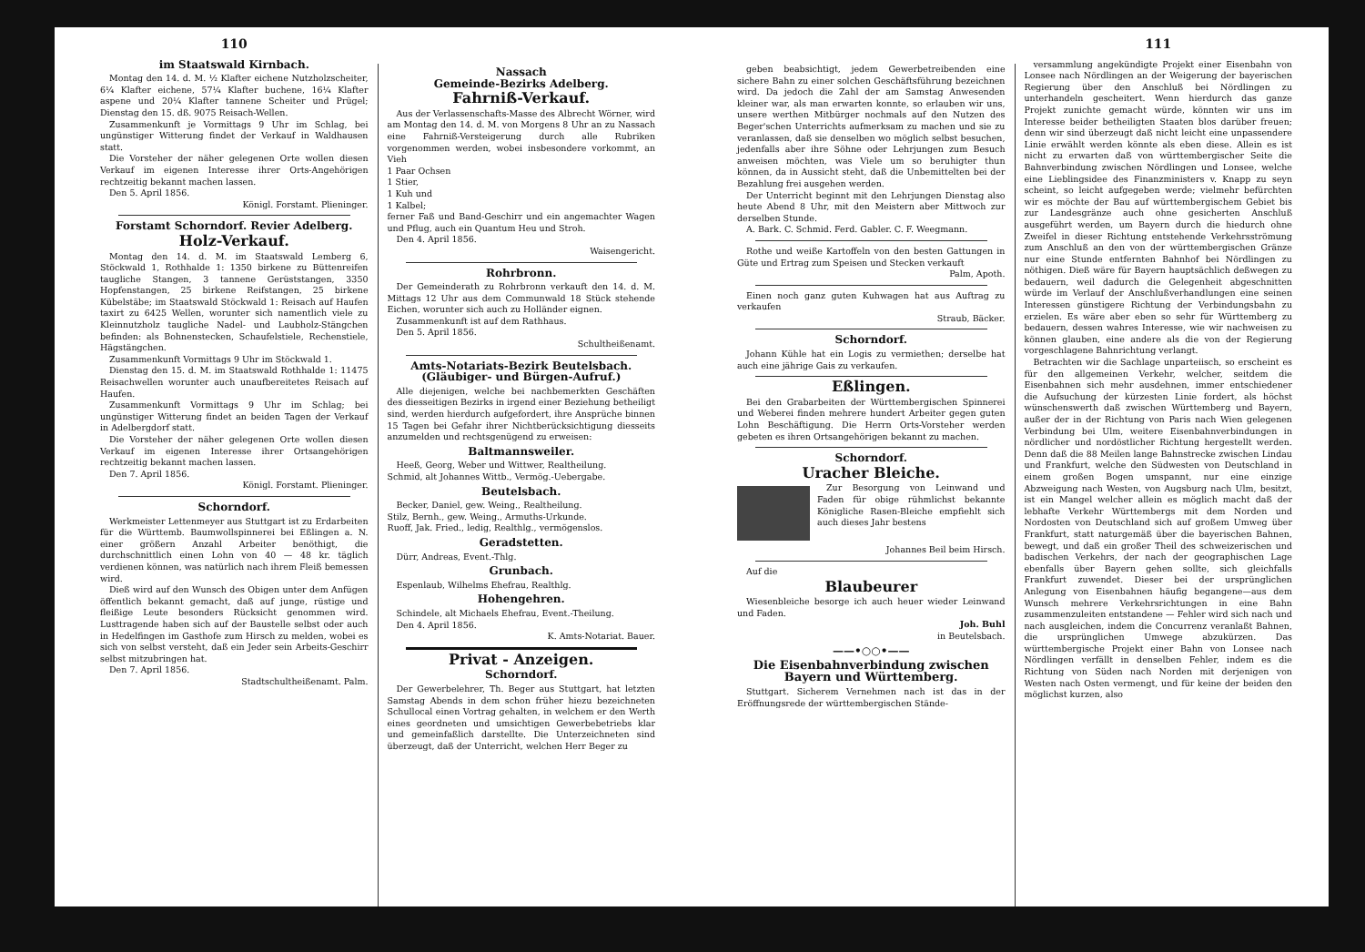110
im Staatswald Kirnbach.
Montag den 14. d. M. ½ Klafter eichene Nutzholzscheiter, 6¼ Klafter eichene, 57¼ Klafter buchene, 16¼ Klafter aspene und 20¼ Klafter tannene Scheiter und Prügel; Dienstag den 15. dß. 9075 Reisach-Wellen.
Zusammenkunft je Vormittags 9 Uhr im Schlag, bei ungünstiger Witterung findet der Verkauf in Waldhausen statt.
Die Vorsteher der näher gelegenen Orte wollen diesen Verkauf im eigenen Interesse ihrer Orts-Angehörigen rechtzeitig bekannt machen lassen.
Den 5. April 1856.
Königl. Forstamt. Plieninger.
Forstamt Schorndorf. Revier Adelberg.
Holz-Verkauf.
Montag den 14. d. M. im Staatswald Lemberg 6, Stöckwald 1, Rothhalde 1: 1350 birkene zu Büttenreifen taugliche Stangen, 3 tannene Gerüststangen, 3350 Hopfenstangen, 25 birkene Reifstangen, 25 birkene Kübelstäbe; im Staatswald Stöckwald 1: Reisach auf Haufen taxirt zu 6425 Wellen, worunter sich namentlich viele zu Kleinnutzholz taugliche Nadel- und Laubholz-Stängchen befinden: als Bohnenstecken, Schaufelstiele, Rechenstiele, Hägstängchen.
Zusammenkunft Vormittags 9 Uhr im Stöckwald 1.
Dienstag den 15. d. M. im Staatswald Rothhalde 1: 11475 Reisachwellen worunter auch unaufbereitetes Reisach auf Haufen.
Zusammenkunft Vormittags 9 Uhr im Schlag; bei ungünstiger Witterung findet an beiden Tagen der Verkauf in Adelbergdorf statt.
Die Vorsteher der näher gelegenen Orte wollen diesen Verkauf im eigenen Interesse ihrer Ortsangehörigen rechtzeitig bekannt machen lassen.
Den 7. April 1856.
Königl. Forstamt. Plieninger.
Schorndorf.
Werkmeister Lettenmeyer aus Stuttgart ist zu Erdarbeiten für die Württemb. Baumwollspinnerei bei Eßlingen a. N. einer größern Anzahl Arbeiter benöthigt, die durchschnittlich einen Lohn von 40 — 48 kr. täglich verdienen können, was natürlich nach ihrem Fleiß bemessen wird.
Dieß wird auf den Wunsch des Obigen unter dem Anfügen öffentlich bekannt gemacht, daß auf junge, rüstige und fleißige Leute besonders Rücksicht genommen wird. Lusttragende haben sich auf der Baustelle selbst oder auch in Hedelfingen im Gasthofe zum Hirsch zu melden, wobei es sich von selbst versteht, daß ein Jeder sein Arbeits-Geschirr selbst mitzubringen hat.
Den 7. April 1856.
Stadtschultheißenamt. Palm.
Nassach
Gemeinde-Bezirks Adelberg.
Fahrniß-Verkauf.
Aus der Verlassenschafts-Masse des Albrecht Wörner, wird am Montag den 14. d. M. von Morgens 8 Uhr an zu Nassach eine Fahrniß-Versteigerung durch alle Rubriken vorgenommen werden, wobei insbesondere vorkommt, an Vieh
1 Paar Ochsen
1 Stier,
1 Kuh und
1 Kalbel;
ferner Faß und Band-Geschirr und ein angemachter Wagen und Pflug, auch ein Quantum Heu und Stroh.
Den 4. April 1856.
Waisengericht.
Rohrbronn.
Der Gemeinderath zu Rohrbronn verkauft den 14. d. M. Mittags 12 Uhr aus dem Communwald 18 Stück stehende Eichen, worunter sich auch zu Holländer eignen.
Zusammenkunft ist auf dem Rathhaus.
Den 5. April 1856.
Schultheißenamt.
Amts-Notariats-Bezirk Beutelsbach.
(Gläubiger- und Bürgen-Aufruf.)
Alle diejenigen, welche bei nachbemerkten Geschäften des diesseitigen Bezirks in irgend einer Beziehung betheiligt sind, werden hierdurch aufgefordert, ihre Ansprüche binnen 15 Tagen bei Gefahr ihrer Nichtberücksichtigung diesseits anzumelden und rechtsgenügend zu erweisen:
Baltmannsweiler.
Heeß, Georg, Weber und Wittwer, Realtheilung.
Schmid, alt Johannes Wittb., Vermög.-Uebergabe.
Beutelsbach.
Becker, Daniel, gew. Weing., Realtheilung.
Stilz, Bernh., gew. Weing., Armuths-Urkunde.
Ruoff, Jak. Fried., ledig, Realthlg., vermögenslos.
Geradstetten.
Dürr, Andreas, Event.-Thlg.
Grunbach.
Espenlaub, Wilhelms Ehefrau, Realthlg.
Hohengehren.
Schindele, alt Michaels Ehefrau, Event.-Theilung.
Den 4. April 1856.
K. Amts-Notariat. Bauer.
Privat - Anzeigen.
Schorndorf.
Der Gewerbelehrer, Th. Beger aus Stuttgart, hat letzten Samstag Abends in dem schon früher hiezu bezeichneten Schullocal einen Vortrag gehalten, in welchem er den Werth eines geordneten und umsichtigen Gewerbebetriebs klar und gemeinfaßlich darstellte. Die Unterzeichneten sind überzeugt, daß der Unterricht, welchen Herr Beger zu
geben beabsichtigt, jedem Gewerbetreibenden eine sichere Bahn zu einer solchen Geschäftsführung bezeichnen wird. Da jedoch die Zahl der am Samstag Anwesenden kleiner war, als man erwarten konnte, so erlauben wir uns, unsere werthen Mitbürger nochmals auf den Nutzen des Beger'schen Unterrichts aufmerksam zu machen und sie zu veranlassen, daß sie denselben wo möglich selbst besuchen, jedenfalls aber ihre Söhne oder Lehrjungen zum Besuch anweisen möchten, was Viele um so beruhigter thun können, da in Aussicht steht, daß die Unbemittelten bei der Bezahlung frei ausgehen werden.
Der Unterricht beginnt mit den Lehrjungen Dienstag also heute Abend 8 Uhr, mit den Meistern aber Mittwoch zur derselben Stunde.
A. Bark. C. Schmid. Ferd. Gabler. C. F. Weegmann.
Rothe und weiße Kartoffeln von den besten Gattungen in Güte und Ertrag zum Speisen und Stecken verkauft
Palm, Apoth.
Einen noch ganz guten Kuhwagen hat aus Auftrag zu verkaufen
Straub, Bäcker.
Schorndorf.
Johann Kühle hat ein Logis zu vermiethen; derselbe hat auch eine jährige Gais zu verkaufen.
Eßlingen.
Bei den Grabarbeiten der Württembergischen Spinnerei und Weberei finden mehrere hundert Arbeiter gegen guten Lohn Beschäftigung. Die Herrn Orts-Vorsteher werden gebeten es ihren Ortsangehörigen bekannt zu machen.
Schorndorf.
Uracher Bleiche.
Zur Besorgung von Leinwand und Faden für obige rühmlichst bekannte Königliche Rasen-Bleiche empfiehlt sich auch dieses Jahr bestens
Johannes Beil beim Hirsch.
Auf die
Blaubeurer
Wiesenbleiche besorge ich auch heuer wieder Leinwand und Faden.
Joh. Buhl
in Beutelsbach.
——•○○•——
Die Eisenbahnverbindung zwischen Bayern und Württemberg.
Stuttgart. Sicherem Vernehmen nach ist das in der Eröffnungsrede der württembergischen Stände-
111
versammlung angekündigte Projekt einer Eisenbahn von Lonsee nach Nördlingen an der Weigerung der bayerischen Regierung über den Anschluß bei Nördlingen zu unterhandeln gescheitert. Wenn hierdurch das ganze Projekt zunichte gemacht würde, könnten wir uns im Interesse beider betheiligten Staaten blos darüber freuen; denn wir sind überzeugt daß nicht leicht eine unpassendere Linie erwählt werden könnte als eben diese. Allein es ist nicht zu erwarten daß von württembergischer Seite die Bahnverbindung zwischen Nördlingen und Lonsee, welche eine Lieblingsidee des Finanzministers v. Knapp zu seyn scheint, so leicht aufgegeben werde; vielmehr befürchten wir es möchte der Bau auf württembergischem Gebiet bis zur Landesgränze auch ohne gesicherten Anschluß ausgeführt werden, um Bayern durch die hiedurch ohne Zweifel in dieser Richtung entstehende Verkehrsströmung zum Anschluß an den von der württembergischen Gränze nur eine Stunde entfernten Bahnhof bei Nördlingen zu nöthigen. Dieß wäre für Bayern hauptsächlich deßwegen zu bedauern, weil dadurch die Gelegenheit abgeschnitten würde im Verlauf der Anschlußverhandlungen eine seinen Interessen günstigere Richtung der Verbindungsbahn zu erzielen. Es wäre aber eben so sehr für Württemberg zu bedauern, dessen wahres Interesse, wie wir nachweisen zu können glauben, eine andere als die von der Regierung vorgeschlagene Bahnrichtung verlangt.
Betrachten wir die Sachlage unparteiisch, so erscheint es für den allgemeinen Verkehr, welcher, seitdem die Eisenbahnen sich mehr ausdehnen, immer entschiedener die Aufsuchung der kürzesten Linie fordert, als höchst wünschenswerth daß zwischen Württemberg und Bayern, außer der in der Richtung von Paris nach Wien gelegenen Verbindung bei Ulm, weitere Eisenbahnverbindungen in nördlicher und nordöstlicher Richtung hergestellt werden. Denn daß die 88 Meilen lange Bahnstrecke zwischen Lindau und Frankfurt, welche den Südwesten von Deutschland in einem großen Bogen umspannt, nur eine einzige Abzweigung nach Westen, von Augsburg nach Ulm, besitzt, ist ein Mangel welcher allein es möglich macht daß der lebhafte Verkehr Württembergs mit dem Norden und Nordosten von Deutschland sich auf großem Umweg über Frankfurt, statt naturgemäß über die bayerischen Bahnen, bewegt, und daß ein großer Theil des schweizerischen und badischen Verkehrs, der nach der geographischen Lage ebenfalls über Bayern gehen sollte, sich gleichfalls Frankfurt zuwendet. Dieser bei der ursprünglichen Anlegung von Eisenbahnen häufig begangene—aus dem Wunsch mehrere Verkehrsrichtungen in eine Bahn zusammenzuleiten entstandene — Fehler wird sich nach und nach ausgleichen, indem die Concurrenz veranlaßt Bahnen, die ursprünglichen Umwege abzukürzen. Das württembergische Projekt einer Bahn von Lonsee nach Nördlingen verfällt in denselben Fehler, indem es die Richtung von Süden nach Norden mit derjenigen von Westen nach Osten vermengt, und für keine der beiden den möglichst kurzen, also